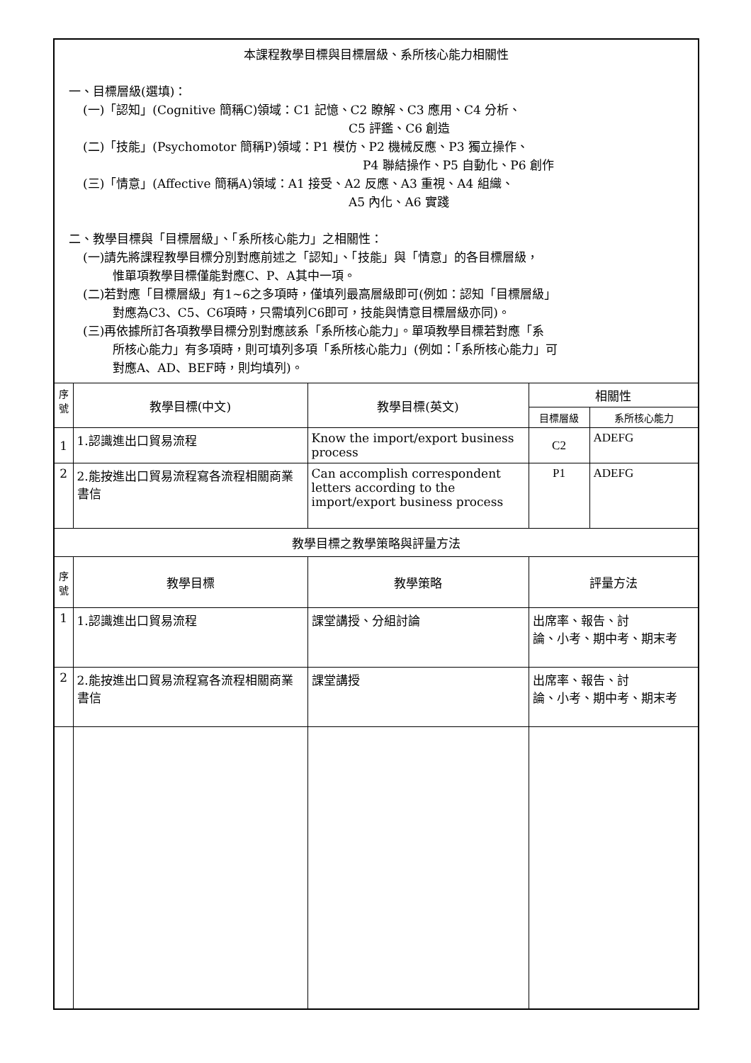| 本課程教學目標與目標層級、系所核心能力相關性 一、目標層級(選填)： (一)「認知」(Cognitive 簡稱C)領域：C1 記憶、C2 瞭解、C3 應用、C4 分析、 C5 評鑑、C6 創造 (二)「技能」(Psychomotor 簡稱P)領域：P1 模仿、P2 機械反應、P3 獨立操作、 P4 聯結操作、P5 自動化、P6 創作 (三)「情意」(Affective 簡稱A)領域：A1 接受、A2 反應、A3 重視、A4 組織、 A5 內化、A6 實踐 二、教學目標與「目標層級」、「系所核心能力」之相關性： (一)請先將課程教學目標分別對應前述之「認知」、「技能」與「情意」的各目標層級， 惟單項教學目標僅能對應C、P、A其中一項。 (二)若對應「目標層級」有1~6之多項時，僅填列最高層級即可(例如：認知「目標層級」 對應為C3、C5、C6項時，只需填列C6即可，技能與情意目標層級亦同)。 (三)再依據所訂各項教學目標分別對應該系「系所核心能力」。單項教學目標若對應「系 所核心能力」有多項時，則可填列多項「系所核心能力」(例如：「系所核心能力」可 對應A、AD、BEF時，則均填列)。 | | | | |
| 序號 | 教學目標(中文) | 教學目標(英文) | 相關性 | |
| | | | 目標層級 | 系所核心能力 |
| 1 | 1.認識進出口貿易流程 | Know the import/export business process | C2 | ADEFG |
| 2 | 2.能按進出口貿易流程寫各流程相關商業書信 | Can accomplish correspondent letters according to the import/export business process | P1 | ADEFG |
| 教學目標之教學策略與評量方法 | | | | |
| 序號 | 教學目標 | 教學策略 | 評量方法 | |
| 1 | 1.認識進出口貿易流程 | 課堂講授、分組討論 | 出席率、報告、討 論、小考、期中考、期末考 | |
| 2 | 2.能按進出口貿易流程寫各流程相關商業書信 | 課堂講授 | 出席率、報告、討 論、小考、期中考、期末考 | |